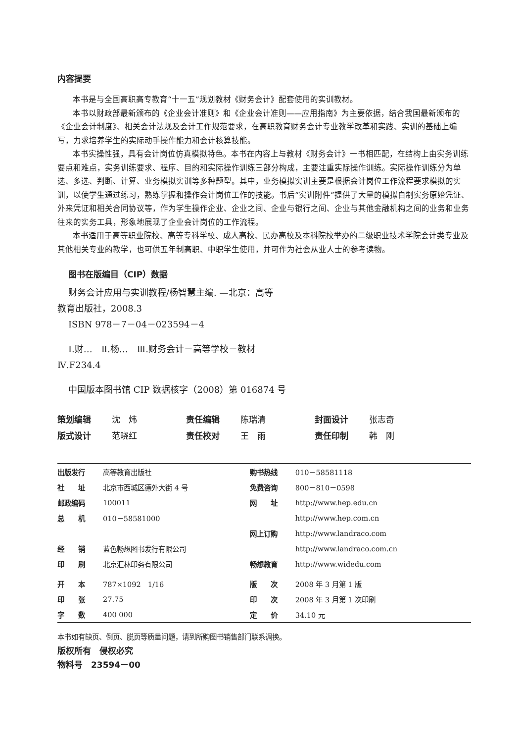内容提要
本书是与全国高职高专教育“十一五”规划教材《财务会计》配套使用的实训教材。
本书以财政部最新颁布的《企业会计准则》和《企业会计准则——应用指南》为主要依据，结合我国最新颁布的《企业会计制度》、相关会计法规及会计工作规范要求，在高职教育财务会计专业教学改革和实践、实训的基础上编写，力求培养学生的实际动手操作能力和会计核算技能。
本书实操性强，具有会计岗位仿真模拟特色。本书在内容上与教材《财务会计》一书相匹配，在结构上由实务训练要点和难点，实务训练要求、程序、目的和实际操作训练三部分构成，主要注重实际操作训练。实际操作训练分为单选、多选、判断、计算、业务模拟实训等多种题型。其中，业务模拟实训主要是根据会计岗位工作流程要求模拟的实训，以使学生通过练习，熟练掌握和操作会计岗位工作的技能。书后“实训附件”提供了大量的模拟自制实务原始凭证、外来凭证和相关合同协议等，作为学生操作企业、企业之间、企业与银行之间、企业与其他金融机构之间的业务和业务往来的实务工具，形象地展现了企业会计岗位的工作流程。
本书适用于高等职业院校、高等专科学校、成人高校、民办高校及本科院校举办的二级职业技术学院会计类专业及其他相关专业的教学，也可供五年制高职、中职学生使用，并可作为社会从业人士的参考读物。
图书在版编目（CIP）数据
财务会计应用与实训教程/杨智慧主编. —北京：高等
教育出版社，2008.3
ISBN 978－7－04－023594－4
Ⅰ.财…　Ⅱ.杨…　Ⅲ.财务会计－高等学校－教材
Ⅳ.F234.4
中国版本图书馆 CIP 数据核字（2008）第 016874 号
| 策划编辑 | 沈 炜 | 责任编辑 | 陈瑞清 | 封面设计 | 张志奇 |
| 版式设计 | 范晓红 | 责任校对 | 王 雨 | 责任印制 | 韩 刚 |
| 出版发行 | 高等教育出版社 | 购书热线 | 010－58581118 |
| 社 址 | 北京市西城区德外大街 4 号 | 免费咨询 | 800－810－0598 |
| 邮政编码 | 100011 | 网 址 | http://www.hep.edu.cn |
| 总 机 | 010－58581000 | | http://www.hep.com.cn |
| | | 网上订购 | http://www.landraco.com |
| 经 销 | 蓝色畅想图书发行有限公司 | | http://www.landraco.com.cn |
| 印 刷 | 北京汇林印务有限公司 | 畅想教育 | http://www.widedu.com |
| 开 本 | 787×1092 1/16 | 版 次 | 2008 年 3 月第 1 版 |
| 印 张 | 27.75 | 印 次 | 2008 年 3 月第 1 次印刷 |
| 字 数 | 400 000 | 定 价 | 34.10 元 |
本书如有缺页、倒页、脱页等质量问题，请到所购图书销售部门联系调换。
版权所有　侵权必究
物料号　23594－00